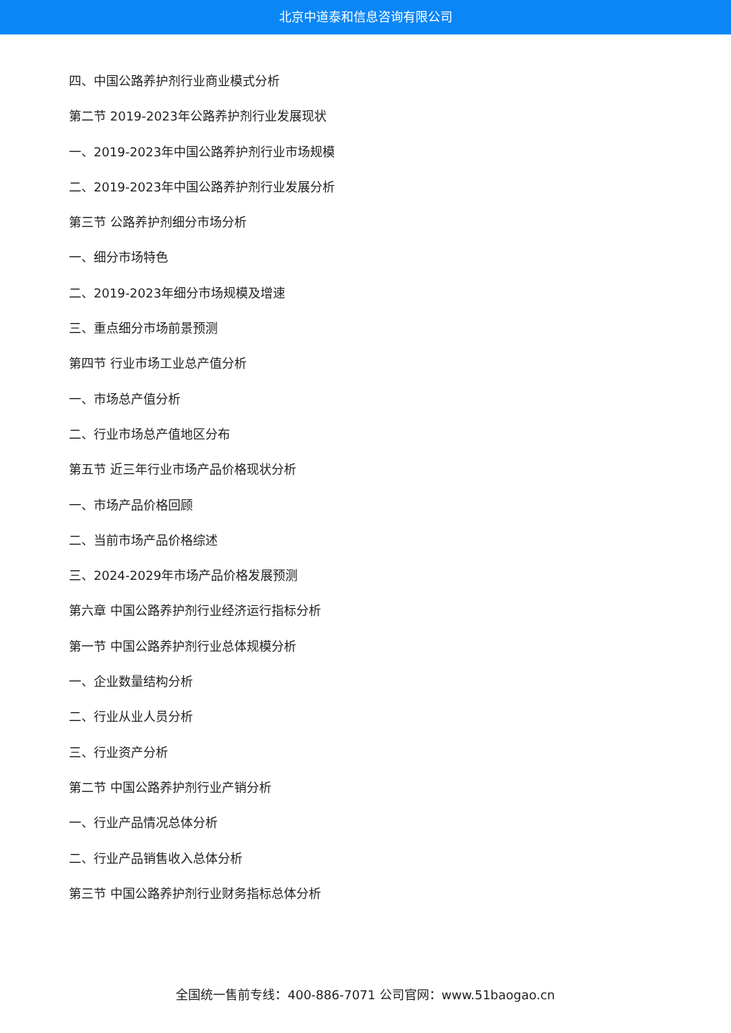北京中道泰和信息咨询有限公司
四、中国公路养护剂行业商业模式分析
第二节 2019-2023年公路养护剂行业发展现状
一、2019-2023年中国公路养护剂行业市场规模
二、2019-2023年中国公路养护剂行业发展分析
第三节 公路养护剂细分市场分析
一、细分市场特色
二、2019-2023年细分市场规模及增速
三、重点细分市场前景预测
第四节 行业市场工业总产值分析
一、市场总产值分析
二、行业市场总产值地区分布
第五节 近三年行业市场产品价格现状分析
一、市场产品价格回顾
二、当前市场产品价格综述
三、2024-2029年市场产品价格发展预测
第六章 中国公路养护剂行业经济运行指标分析
第一节 中国公路养护剂行业总体规模分析
一、企业数量结构分析
二、行业从业人员分析
三、行业资产分析
第二节 中国公路养护剂行业产销分析
一、行业产品情况总体分析
二、行业产品销售收入总体分析
第三节 中国公路养护剂行业财务指标总体分析
全国统一售前专线：400-886-7071 公司官网：www.51baogao.cn